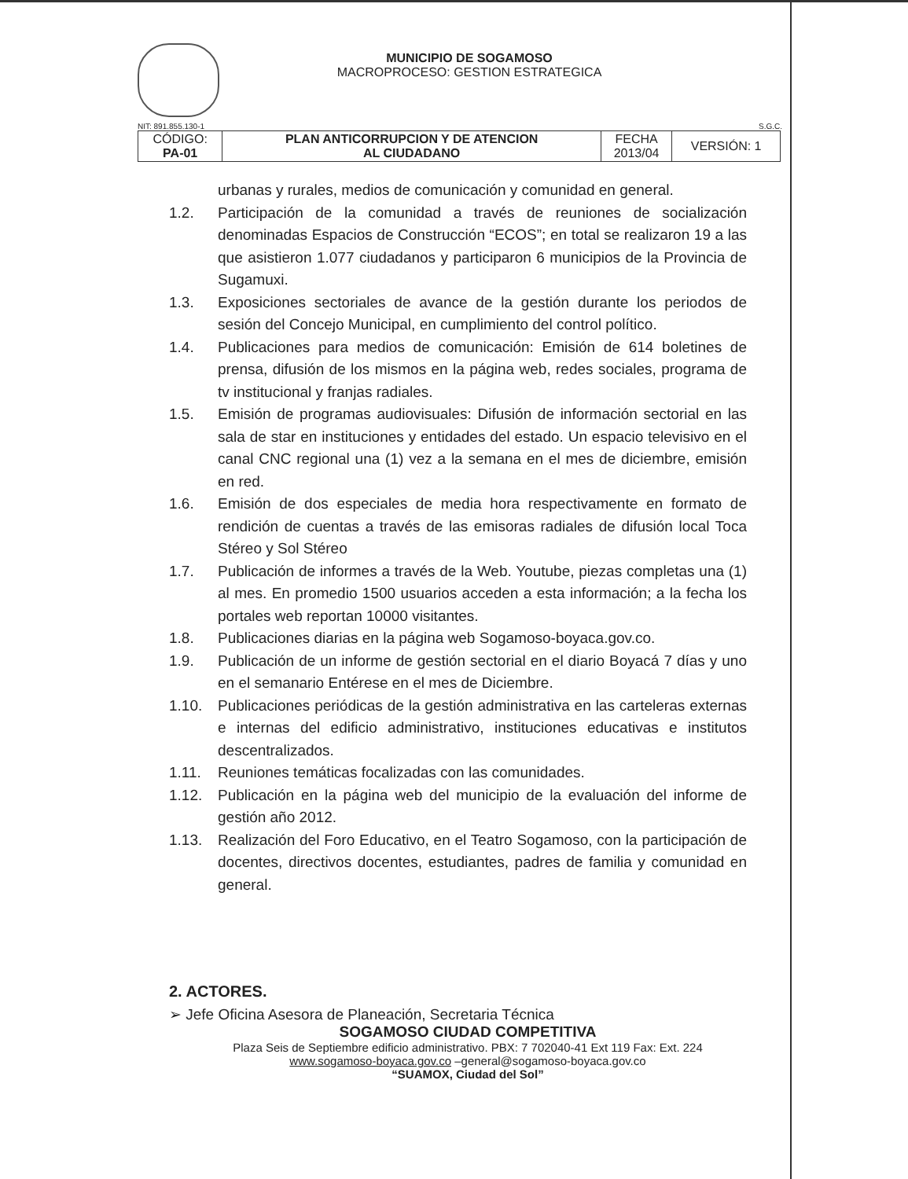MUNICIPIO DE SOGAMOSO
MACROPROCESO: GESTION ESTRATEGICA
NIT: 891.855.130-1 S.G.C.
| CÓDIGO: PA-01 | PLAN ANTICORRUPCION Y DE ATENCION AL CIUDADANO | FECHA 2013/04 | VERSIÓN: 1 |
urbanas y rurales, medios de comunicación y comunidad en general.
1.2. Participación de la comunidad a través de reuniones de socialización denominadas Espacios de Construcción “ECOS”; en total se realizaron 19 a las que asistieron 1.077 ciudadanos y participaron 6 municipios de la Provincia de Sugamuxi.
1.3. Exposiciones sectoriales de avance de la gestión durante los periodos de sesión del Concejo Municipal, en cumplimiento del control político.
1.4. Publicaciones para medios de comunicación: Emisión de 614 boletines de prensa, difusión de los mismos en la página web, redes sociales, programa de tv institucional y franjas radiales.
1.5. Emisión de programas audiovisuales: Difusión de información sectorial en las sala de star en instituciones y entidades del estado. Un espacio televisivo en el canal CNC regional una (1) vez a la semana en el mes de diciembre, emisión en red.
1.6. Emisión de dos especiales de media hora respectivamente en formato de rendición de cuentas a través de las emisoras radiales de difusión local Toca Stéreo y Sol Stéreo
1.7. Publicación de informes a través de la Web. Youtube, piezas completas una (1) al mes. En promedio 1500 usuarios acceden a esta información; a la fecha los portales web reportan 10000 visitantes.
1.8. Publicaciones diarias en la página web Sogamoso-boyaca.gov.co.
1.9. Publicación de un informe de gestión sectorial en el diario Boyacá 7 días y uno en el semanario Entérese en el mes de Diciembre.
1.10. Publicaciones periódicas de la gestión administrativa en las carteleras externas e internas del edificio administrativo, instituciones educativas e institutos descentralizados.
1.11. Reuniones temáticas focalizadas con las comunidades.
1.12. Publicación en la página web del municipio de la evaluación del informe de gestión año 2012.
1.13. Realización del Foro Educativo, en el Teatro Sogamoso, con la participación de docentes, directivos docentes, estudiantes, padres de familia y comunidad en general.
2. ACTORES.
➢ Jefe Oficina Asesora de Planeación, Secretaria Técnica
SOGAMOSO CIUDAD COMPETITIVA
Plaza Seis de Septiembre edificio administrativo. PBX: 7 702040-41 Ext 119 Fax: Ext. 224
www.sogamoso-boyaca.gov.co –general@sogamoso-boyaca.gov.co
“SUAMOX, Ciudad del Sol”